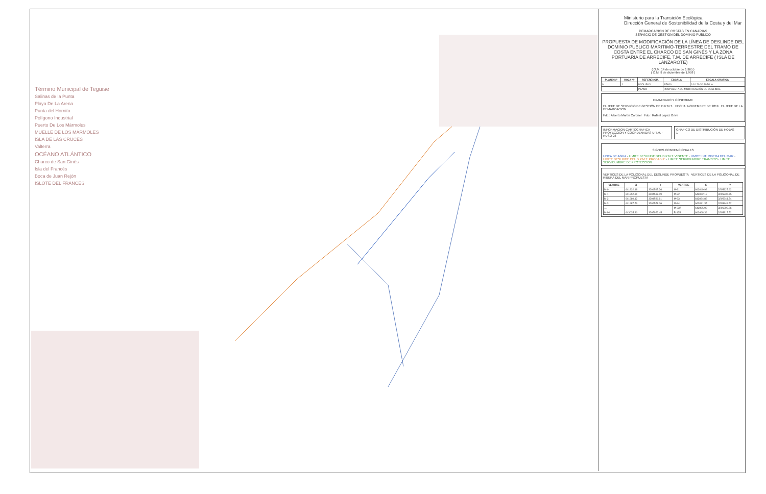Término Municipal de Teguise
Salinas de la Punta
Playa De La Arena
Punta del Hornito
Polígono Industrial
Puerto De Los Mármoles
MUELLE DE LOS MÁRMOLES
ISLA DE LAS CRUCES
Valterra
OCÉANO ATLÁNTICO
Charco de San Ginés
Isla del Francés
Boca de Juan Rejón
ISLOTE DEL FRANCES
Ministerio para la Transición Ecológica
Dirección General de Sostenibilidad de la Costa y del Mar
DEMARCACION DE COSTAS EN CANARIAS
SERVICIO DE GESTION DEL DOMINIO PUBLICO
PROPUESTA DE MODIFICACIÓN DE LA LÍNEA DE DESLINDE DEL DOMINIO PUBLICO MARITIMO-TERRESTRE DEL TRAMO DE COSTA ENTRE EL CHARCO DE SAN GINÉS Y LA ZONA PORTUARIA DE ARRECIFE, T.M. DE ARRECIFE ( ISLA DE LANZAROTE)
( O.M. 14 de octubre de 1.965 )
( O.M. 9 de diciembre de 1.958 )
| PLANO Nº | HOJA Nº | REFERENCIA | ESCALA | ESCALA GRAFICA |
| --- | --- | --- | --- | --- |
| 0 | 1 | IV-DL-54/3 | 1/5000 | 0 10 20 30 40 50 m |
| | | PLANO | PROPUESTA DE MODIFICACIÓN DE DESLINDE | |
EXAMINADO Y CONFORME
EL JEFE DE SERVICIO DE GESTIÓN DE D.P.M.T. FECHA: NOVIEMBRE DE 2019 EL JEFE DE LA DEMARCACION
Fdo.: Alberto Martín Coronel Fdo.: Rafael López Orive
INFORMACION CARTOGRAFICA
PROYECCION Y COORDENADAS U.T.M. - HUSO 28
GRAFICO DE DISTRIBUCIÓN DE HOJAS
1
SIGNOS CONVENCIONALES
LINEA DE AGUA · LIMITE DESLINDE DEL D.P.M.T. VIGENTE · LIMITE INT. RIBERA DEL MAR · LIMITE DESLINDE DEL D.P.M.T. PROBABLE · LIMITE SERVIDUMBRE TRANSITO · LIMITE SERVIDUMBRE DE PROTECCION
VERTICES DE LA POLIGONAL DEL DESLINDE PROPUESTA VERTICES DE LA POLIGONAL DE RIBERA DEL MAR PROPUESTA
| VERTICE | X | Y | VERTICE | X | Y |
| --- | --- | --- | --- | --- | --- |
| M-0 | 641832.18 | 3204595.26 | M-91 | 643049.98 | 3205927.92 |
| M-1 | 641852.81 | 3204589.09 | M-92 | 643062.18 | 3205935.75 |
| M-2 | 641980.12 | 3204580.81 | M-93 | 643084.88 | 3205941.74 |
| M-3 | 641987.76 | 3204578.06 | M-94 | 643091.35 | 3205948.52 |
| … | | | M-237 | 643985.08 | 3206293.56 |
| M-90 | 643035.80 | 3205922.45 | R-125 | 643668.39 | 3205817.52 |